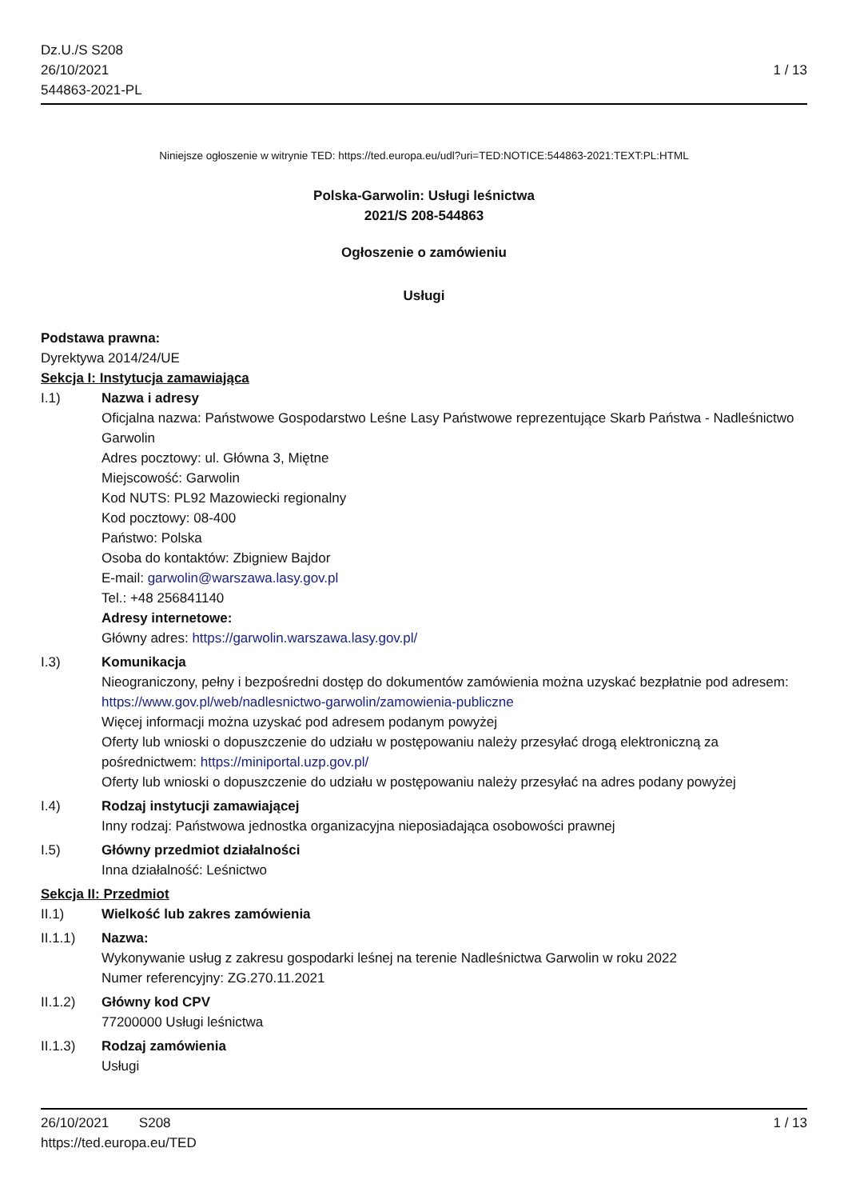Dz.U./S S208
26/10/2021
544863-2021-PL
1 / 13
Niniejsze ogłoszenie w witrynie TED: https://ted.europa.eu/udl?uri=TED:NOTICE:544863-2021:TEXT:PL:HTML
Polska-Garwolin: Usługi leśnictwa
2021/S 208-544863
Ogłoszenie o zamówieniu
Usługi
Podstawa prawna:
Dyrektywa 2014/24/UE
Sekcja I: Instytucja zamawiająca
I.1) Nazwa i adresy
Oficjalna nazwa: Państwowe Gospodarstwo Leśne Lasy Państwowe reprezentujące Skarb Państwa - Nadleśnictwo Garwolin
Adres pocztowy: ul. Główna 3, Miętne
Miejscowość: Garwolin
Kod NUTS: PL92 Mazowiecki regionalny
Kod pocztowy: 08-400
Państwo: Polska
Osoba do kontaktów: Zbigniew Bajdor
E-mail: garwolin@warszawa.lasy.gov.pl
Tel.: +48 256841140
Adresy internetowe:
Główny adres: https://garwolin.warszawa.lasy.gov.pl/
I.3) Komunikacja
Nieograniczony, pełny i bezpośredni dostęp do dokumentów zamówienia można uzyskać bezpłatnie pod adresem: https://www.gov.pl/web/nadlesnictwo-garwolin/zamowienia-publiczne
Więcej informacji można uzyskać pod adresem podanym powyżej
Oferty lub wnioski o dopuszczenie do udziału w postępowaniu należy przesyłać drogą elektroniczną za pośrednictwem: https://miniportal.uzp.gov.pl/
Oferty lub wnioski o dopuszczenie do udziału w postępowaniu należy przesyłać na adres podany powyżej
I.4) Rodzaj instytucji zamawiającej
Inny rodzaj: Państwowa jednostka organizacyjna nieposiadająca osobowości prawnej
I.5) Główny przedmiot działalności
Inna działalność: Leśnictwo
Sekcja II: Przedmiot
II.1) Wielkość lub zakres zamówienia
II.1.1) Nazwa:
Wykonywanie usług z zakresu gospodarki leśnej na terenie Nadleśnictwa Garwolin w roku 2022
Numer referencyjny: ZG.270.11.2021
II.1.2) Główny kod CPV
77200000 Usługi leśnictwa
II.1.3) Rodzaj zamówienia
Usługi
26/10/2021 S208
https://ted.europa.eu/TED
1 / 13